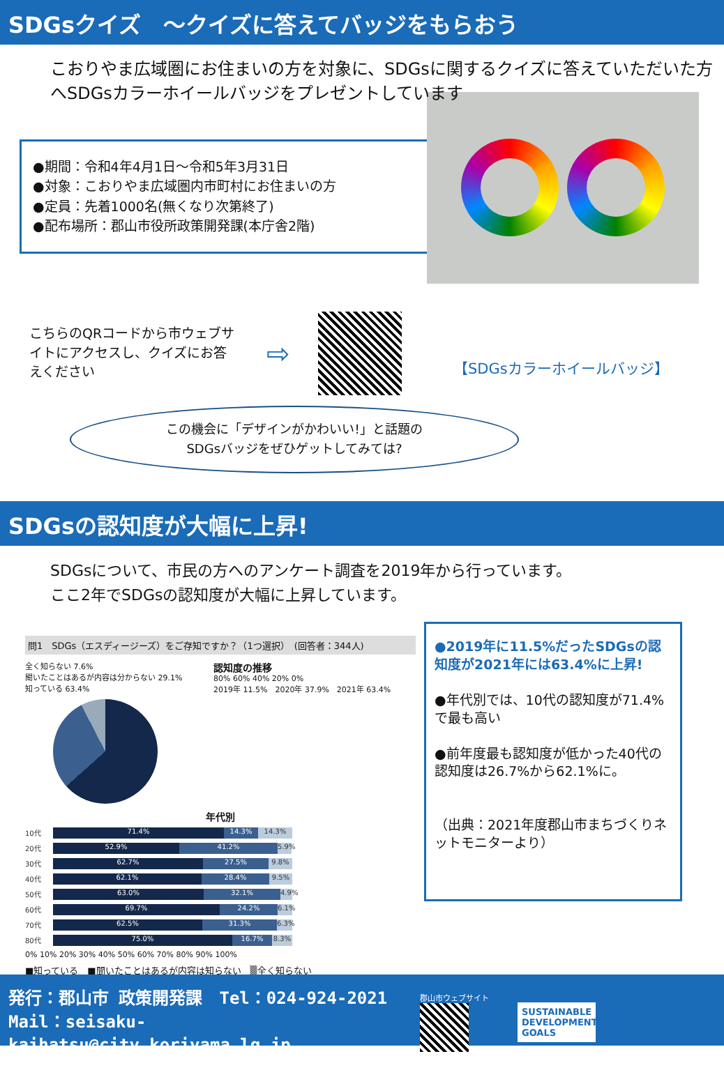SDGsクイズ　～クイズに答えてバッジをもらおう
こおりやま広域圏にお住まいの方を対象に、SDGsに関するクイズに答えていただいた方へSDGsカラーホイールバッジをプレゼントしています
●期間：令和4年4月1日～令和5年3月31日
●対象：こおりやま広域圏内市町村にお住まいの方
●定員：先着1000名(無くなり次第終了)
●配布場所：郡山市役所政策開発課(本庁舎2階)
こちらのQRコードから市ウェブサイトにアクセスし、クイズにお答えください
⇨
【SDGsカラーホイールバッジ】
この機会に「デザインがかわいい!」と話題の
SDGsバッジをぜひゲットしてみては?
SDGsの認知度が大幅に上昇!
SDGsについて、市民の方へのアンケート調査を2019年から行っています。
ここ2年でSDGsの認知度が大幅に上昇しています。
問1　SDGs（エスディージーズ）をご存知ですか？（1つ選択）　(回答者：344人)
全く知らない 7.6%
聞いたことはあるが内容は分からない 29.1%
知っている 63.4%
認知度の推移
80% 60% 40% 20% 0%
2019年 11.5%　2020年 37.9%　2021年 63.4%
年代別
10代
71.4% 14.3% 14.3%
20代
52.9% 41.2%
5.9%
30代
62.7% 27.5% 9.8%
40代
62.1% 28.4% 9.5%
50代
63.0% 32.1%
4.9%
60代
69.7% 24.2%
6.1%
70代
62.5% 31.3%
6.3%
80代
75.0% 16.7% 8.3%
0% 10% 20% 30% 40% 50% 60% 70% 80% 90% 100%
■知っている　■聞いたことはあるが内容は知らない　▒全く知らない
●2019年に11.5%だったSDGsの認知度が2021年には63.4%に上昇!
●年代別では、10代の認知度が71.4%で最も高い
●前年度最も認知度が低かった40代の認知度は26.7%から62.1%に。
（出典：2021年度郡山市まちづくりネットモニターより）
発行：郡山市 政策開発課　Tel：024-924-2021
Mail：seisaku-kaihatsu@city.koriyama.lg.jp
郡山市ウェブサイト
SUSTAINABLE DEVELOPMENT GOALS